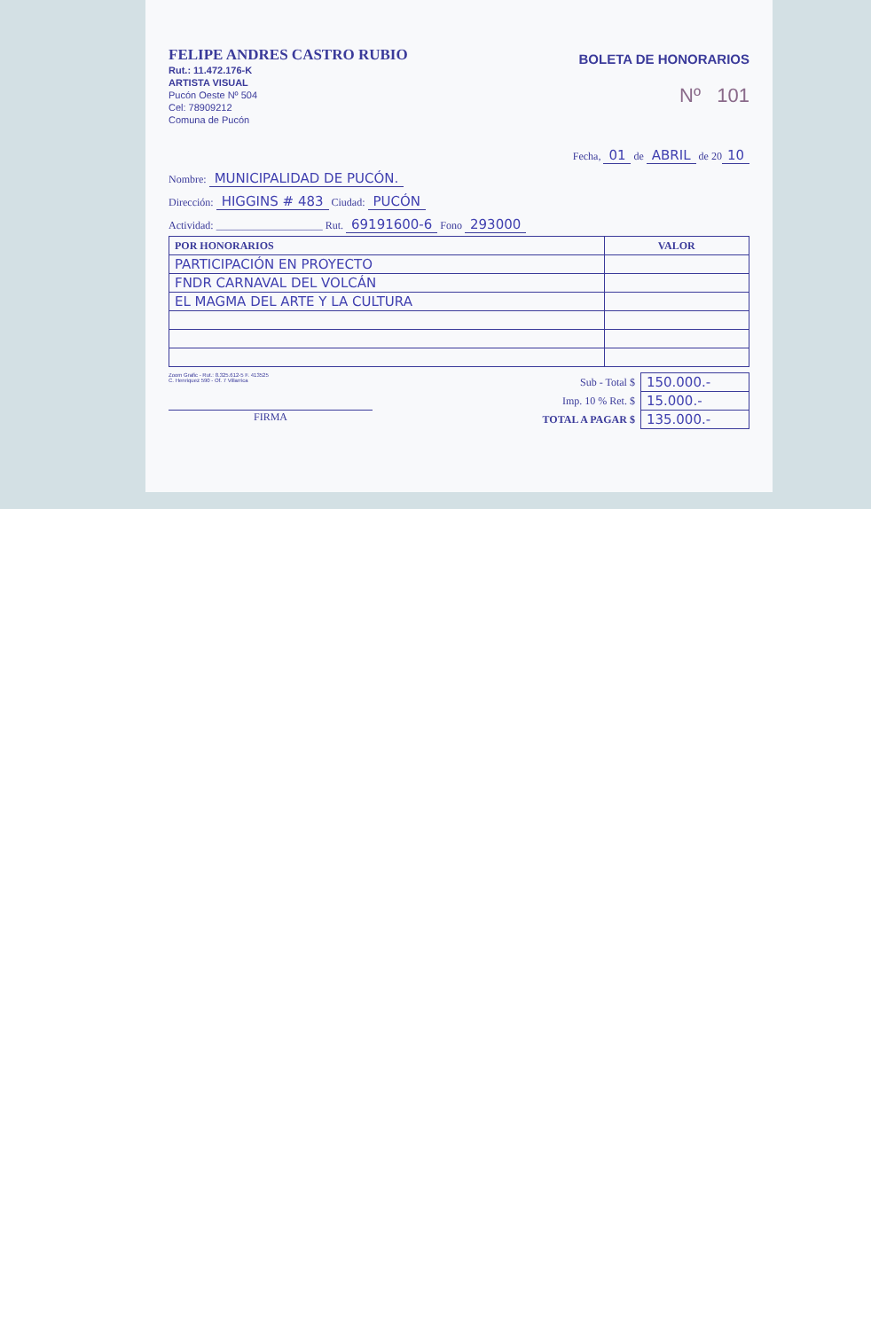FELIPE ANDRES CASTRO RUBIO
Rut.: 11.472.176-K
ARTISTA VISUAL
Pucón Oeste Nº 504
Cel: 78909212
Comuna de Pucón
BOLETA DE HONORARIOS
Nº 101
Fecha, 01 de ABRIL de 20 10
Nombre: MUNICIPALIDAD DE PUCÓN.
Dirección: HIGGINS # 483 Ciudad: PUCÓN
Actividad: ____________________ Rut. 69191600-6 Fono 293000
| POR HONORARIOS | VALOR |
| --- | --- |
| PARTICIPACIÓN EN PROYECTO | |
| FNDR CARNAVAL DEL VOLCÁN | |
| EL MAGMA DEL ARTE Y LA CULTURA | |
Zoom Grafic - Rut.: 8.325.612-5 F. 413525
C. Henriquez 590 - Of. 7 Villarrica
FIRMA
| Sub - Total $ | 150.000.- |
| Imp. 10 % Ret. $ | 15.000.- |
| TOTAL A PAGAR $ | 135.000.- |